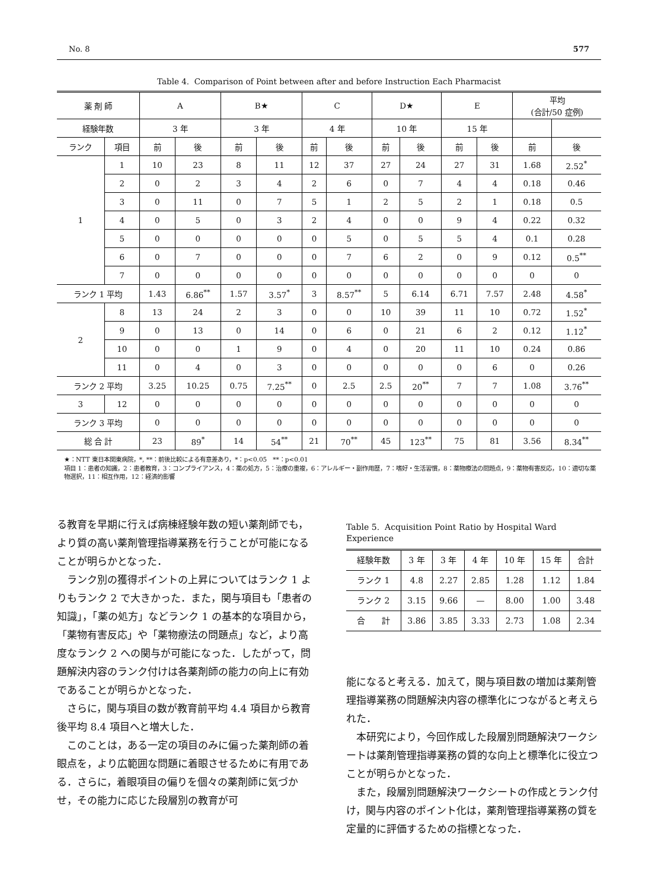No. 8 577
Table 4. Comparison of Point between after and before Instruction Each Pharmacist
| 薬 剤 師 | | A | | B★ | | C | | D★ | | E | | 平均 (合計/50 症例) | |
| --- | --- | --- | --- | --- | --- | --- | --- | --- | --- | --- | --- | --- | --- |
| 経験年数 | | 3 年 | | 3 年 | | 4 年 | | 10 年 | | 15 年 | | | |
| ランク | 項目 | 前 | 後 | 前 | 後 | 前 | 後 | 前 | 後 | 前 | 後 | 前 | 後 |
| 1 | 1 | 10 | 23 | 8 | 11 | 12 | 37 | 27 | 24 | 27 | 31 | 1.68 | 2.52<sup>*</sup> |
| | 2 | 0 | 2 | 3 | 4 | 2 | 6 | 0 | 7 | 4 | 4 | 0.18 | 0.46 |
| | 3 | 0 | 11 | 0 | 7 | 5 | 1 | 2 | 5 | 2 | 1 | 0.18 | 0.5 |
| | 4 | 0 | 5 | 0 | 3 | 2 | 4 | 0 | 0 | 9 | 4 | 0.22 | 0.32 |
| | 5 | 0 | 0 | 0 | 0 | 0 | 5 | 0 | 5 | 5 | 4 | 0.1 | 0.28 |
| | 6 | 0 | 7 | 0 | 0 | 0 | 7 | 6 | 2 | 0 | 9 | 0.12 | 0.5<sup>**</sup> |
| | 7 | 0 | 0 | 0 | 0 | 0 | 0 | 0 | 0 | 0 | 0 | 0 | 0 |
| ランク 1 平均 | | 1.43 | 6.86<sup>**</sup> | 1.57 | 3.57<sup>*</sup> | 3 | 8.57<sup>**</sup> | 5 | 6.14 | 6.71 | 7.57 | 2.48 | 4.58<sup>*</sup> |
| 2 | 8 | 13 | 24 | 2 | 3 | 0 | 0 | 10 | 39 | 11 | 10 | 0.72 | 1.52<sup>*</sup> |
| | 9 | 0 | 13 | 0 | 14 | 0 | 6 | 0 | 21 | 6 | 2 | 0.12 | 1.12<sup>*</sup> |
| | 10 | 0 | 0 | 1 | 9 | 0 | 4 | 0 | 20 | 11 | 10 | 0.24 | 0.86 |
| | 11 | 0 | 4 | 0 | 3 | 0 | 0 | 0 | 0 | 0 | 6 | 0 | 0.26 |
| ランク 2 平均 | | 3.25 | 10.25 | 0.75 | 7.25<sup>**</sup> | 0 | 2.5 | 2.5 | 20<sup>**</sup> | 7 | 7 | 1.08 | 3.76<sup>**</sup> |
| 3 | 12 | 0 | 0 | 0 | 0 | 0 | 0 | 0 | 0 | 0 | 0 | 0 | 0 |
| ランク 3 平均 | | 0 | 0 | 0 | 0 | 0 | 0 | 0 | 0 | 0 | 0 | 0 | 0 |
| 総 合 計 | | 23 | 89<sup>*</sup> | 14 | 54<sup>**</sup> | 21 | 70<sup>**</sup> | 45 | 123<sup>**</sup> | 75 | 81 | 3.56 | 8.34<sup>**</sup> |
★：NTT 東日本関東病院，*, **：前後比較による有意差あり，*：p<0.05　**：p<0.01
項目 1：患者の知識，2：患者教育，3：コンプライアンス，4：薬の処方，5：治療の重複，6：アレルギー・副作用歴，7：嗜好・生活習慣，8：薬物療法の問題点，9：薬物有害反応，10：適切な薬物選択，11：相互作用，12：経済的影響
る教育を早期に行えば病棟経験年数の短い薬剤師でも，より質の高い薬剤管理指導業務を行うことが可能になることが明らかとなった．
ランク別の獲得ポイントの上昇についてはランク 1 よりもランク 2 で大きかった．また，関与項目も「患者の知識」，「薬の処方」などランク 1 の基本的な項目から，「薬物有害反応」や「薬物療法の問題点」など，より高度なランク 2 への関与が可能になった．したがって，問題解決内容のランク付けは各薬剤師の能力の向上に有効であることが明らかとなった．
さらに，関与項目の数が教育前平均 4.4 項目から教育後平均 8.4 項目へと増大した．
このことは，ある一定の項目のみに偏った薬剤師の着眼点を，より広範囲な問題に着眼させるために有用である．さらに，着眼項目の偏りを個々の薬剤師に気づかせ，その能力に応じた段層別の教育が可
Table 5. Acquisition Point Ratio by Hospital Ward Experience
| 経験年数 | 3 年 | 3 年 | 4 年 | 10 年 | 15 年 | 合計 |
| --- | --- | --- | --- | --- | --- | --- |
| ランク 1 | 4.8 | 2.27 | 2.85 | 1.28 | 1.12 | 1.84 |
| ランク 2 | 3.15 | 9.66 | — | 8.00 | 1.00 | 3.48 |
| 合 計 | 3.86 | 3.85 | 3.33 | 2.73 | 1.08 | 2.34 |
能になると考える．加えて，関与項目数の増加は薬剤管理指導業務の問題解決内容の標準化につながると考えられた．
本研究により，今回作成した段層別問題解決ワークシートは薬剤管理指導業務の質的な向上と標準化に役立つことが明らかとなった．
また，段層別問題解決ワークシートの作成とランク付け，関与内容のポイント化は，薬剤管理指導業務の質を定量的に評価するための指標となった．